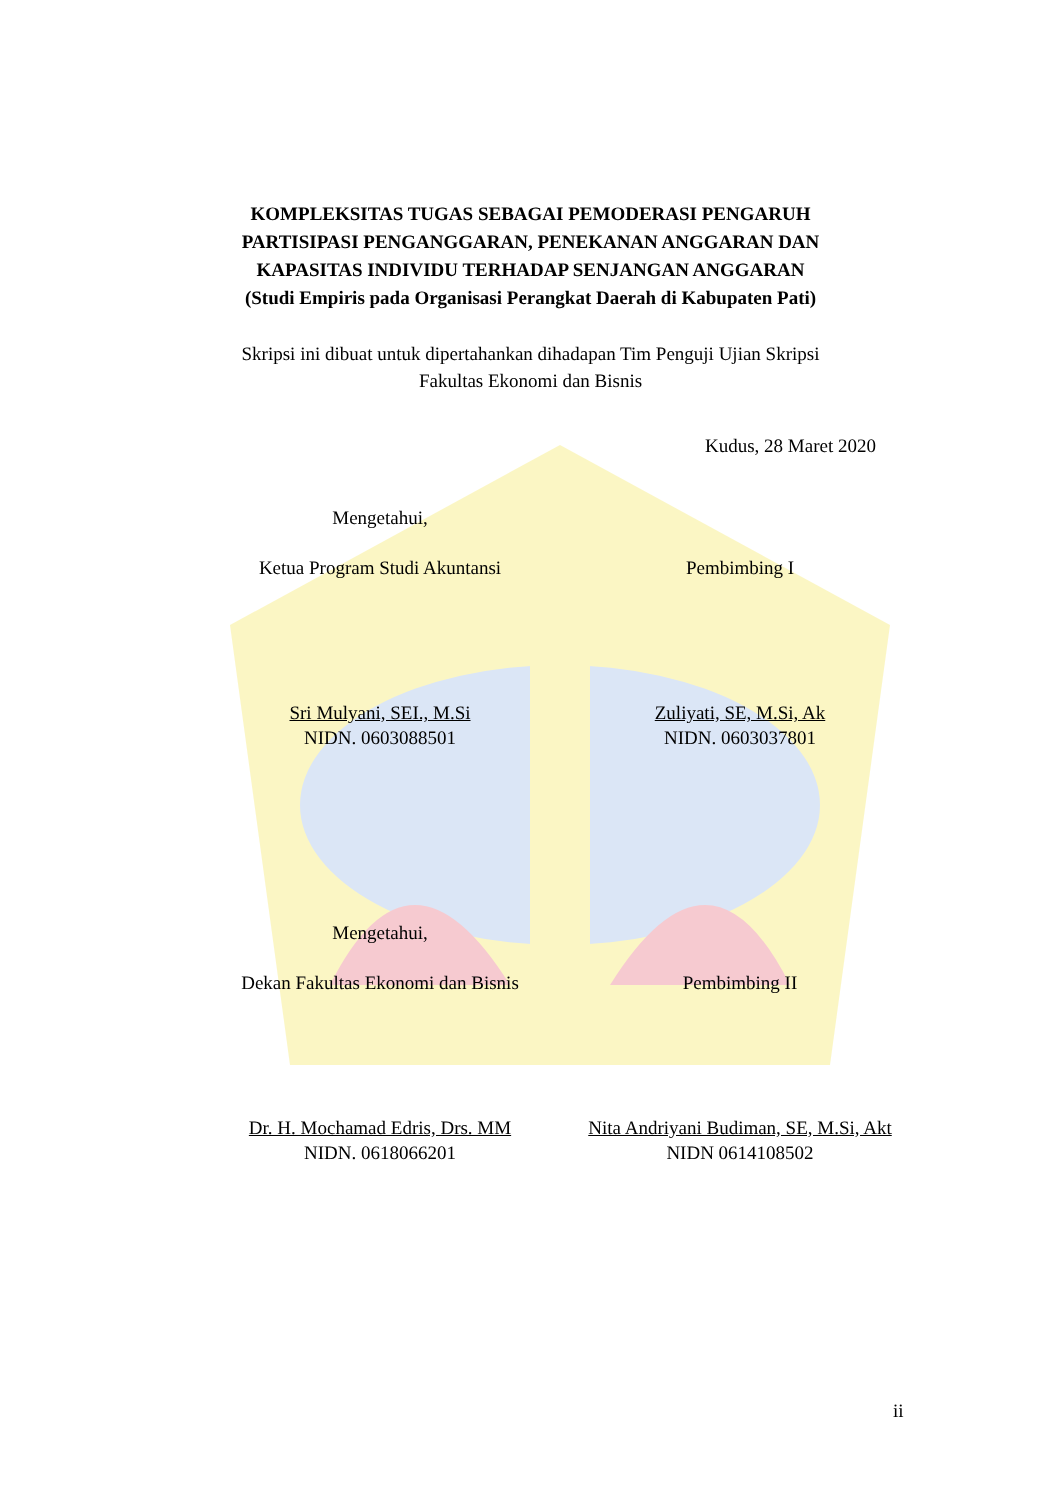KOMPLEKSITAS TUGAS SEBAGAI PEMODERASI PENGARUH
PARTISIPASI PENGANGGARAN, PENEKANAN ANGGARAN DAN
KAPASITAS INDIVIDU TERHADAP SENJANGAN ANGGARAN
(Studi Empiris pada Organisasi Perangkat Daerah di Kabupaten Pati)
Skripsi ini dibuat untuk dipertahankan dihadapan Tim Penguji Ujian Skripsi
Fakultas Ekonomi dan Bisnis
Kudus, 28 Maret 2020
Mengetahui,
Ketua Program Studi Akuntansi Pembimbing I
Sri Mulyani, SEI., M.Si
NIDN. 0603088501
Zuliyati, SE, M.Si, Ak
NIDN. 0603037801
Mengetahui,
Dekan Fakultas Ekonomi dan Bisnis
Pembimbing II
Dr. H. Mochamad Edris, Drs. MM
NIDN. 0618066201
Nita Andriyani Budiman, SE, M.Si, Akt
NIDN 0614108502
ii